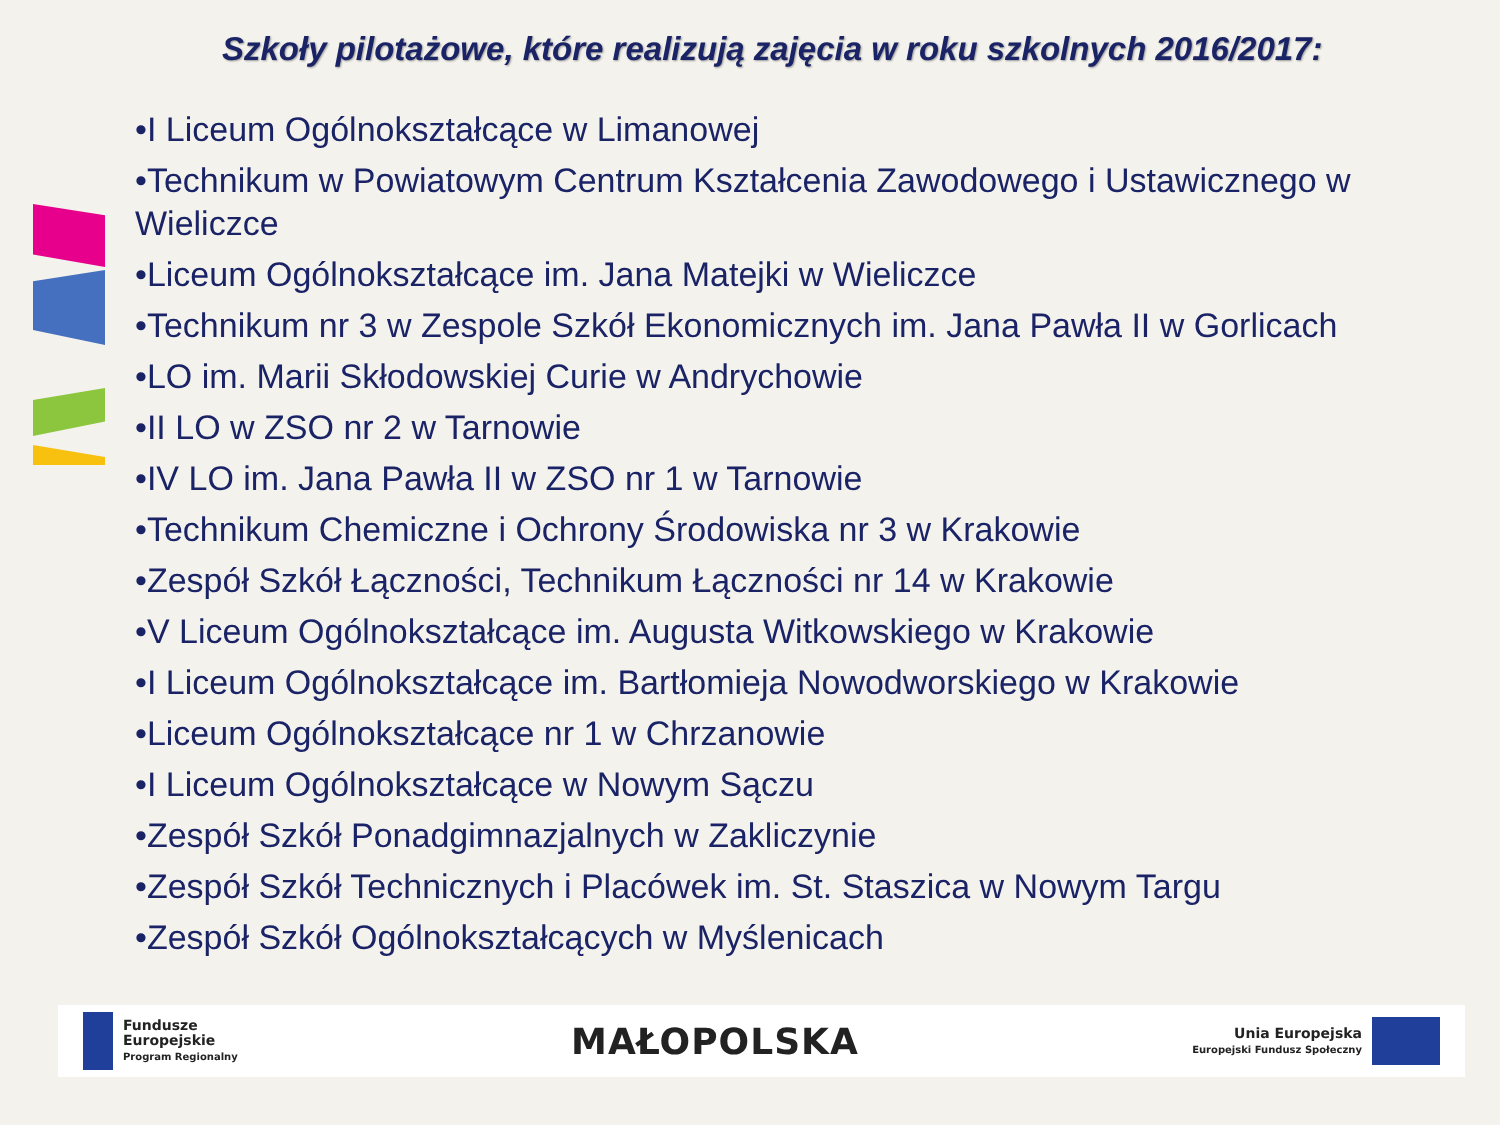Szkoły pilotażowe, które realizują zajęcia w roku szkolnych 2016/2017:
•I Liceum Ogólnokształcące w Limanowej
•Technikum w Powiatowym Centrum Kształcenia Zawodowego i Ustawicznego w Wieliczce
•Liceum Ogólnokształcące im. Jana Matejki w Wieliczce
•Technikum nr 3 w Zespole Szkół Ekonomicznych im. Jana Pawła II w Gorlicach
•LO im. Marii Skłodowskiej Curie w Andrychowie
•II LO w ZSO nr 2 w Tarnowie
•IV LO im. Jana Pawła II w ZSO nr 1 w Tarnowie
•Technikum Chemiczne i Ochrony Środowiska nr 3 w Krakowie
•Zespół Szkół Łączności, Technikum Łączności nr 14 w Krakowie
•V Liceum Ogólnokształcące im. Augusta Witkowskiego w Krakowie
•I Liceum Ogólnokształcące im. Bartłomieja Nowodworskiego w Krakowie
•Liceum Ogólnokształcące nr 1 w Chrzanowie
•I Liceum Ogólnokształcące w Nowym Sączu
•Zespół Szkół Ponadgimnazjalnych w Zakliczynie
•Zespół Szkół Technicznych i Placówek im. St. Staszica w Nowym Targu
•Zespół Szkół Ogólnokształcących w Myślenicach
Fundusze
Europejskie
Program Regionalny
MAŁOPOLSKA
Unia Europejska
Europejski Fundusz Społeczny